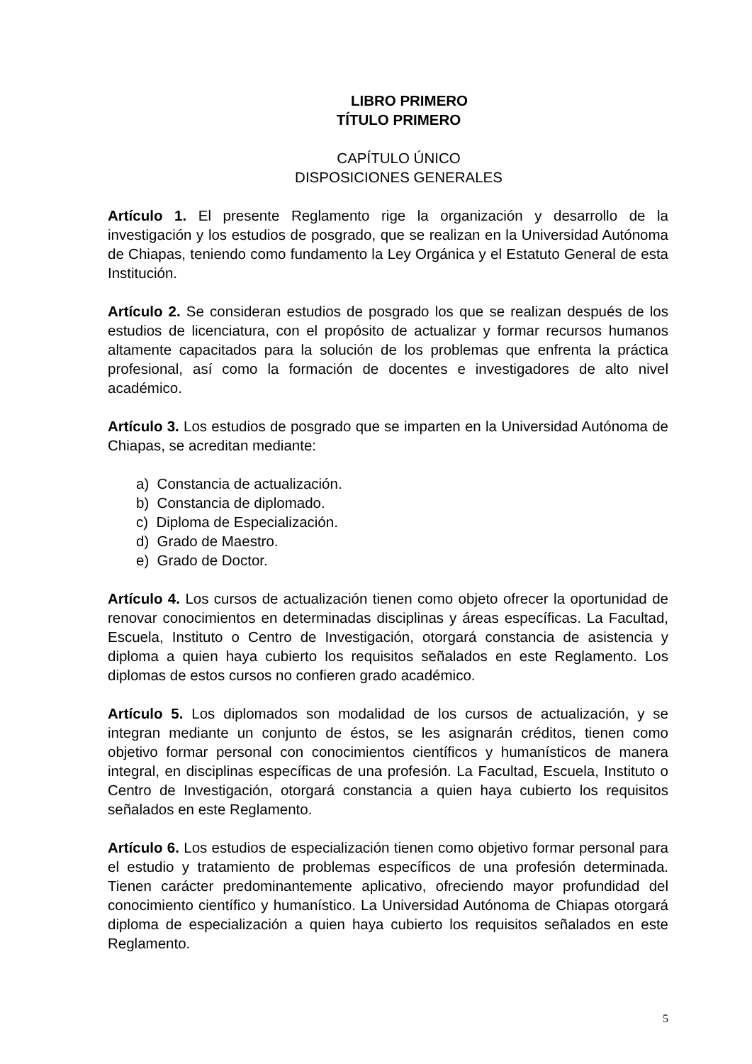LIBRO PRIMERO
TÍTULO PRIMERO
CAPÍTULO ÚNICO
DISPOSICIONES GENERALES
Artículo 1. El presente Reglamento rige la organización y desarrollo de la investigación y los estudios de posgrado, que se realizan en la Universidad Autónoma de Chiapas, teniendo como fundamento la Ley Orgánica y el Estatuto General de esta Institución.
Artículo 2. Se consideran estudios de posgrado los que se realizan después de los estudios de licenciatura, con el propósito de actualizar y formar recursos humanos altamente capacitados para la solución de los problemas que enfrenta la práctica profesional, así como la formación de docentes e investigadores de alto nivel académico.
Artículo 3. Los estudios de posgrado que se imparten en la Universidad Autónoma de Chiapas, se acreditan mediante:
a) Constancia de actualización.
b) Constancia de diplomado.
c) Diploma de Especialización.
d) Grado de Maestro.
e) Grado de Doctor.
Artículo 4. Los cursos de actualización tienen como objeto ofrecer la oportunidad de renovar conocimientos en determinadas disciplinas y áreas específicas. La Facultad, Escuela, Instituto o Centro de Investigación, otorgará constancia de asistencia y diploma a quien haya cubierto los requisitos señalados en este Reglamento. Los diplomas de estos cursos no confieren grado académico.
Artículo 5. Los diplomados son modalidad de los cursos de actualización, y se integran mediante un conjunto de éstos, se les asignarán créditos, tienen como objetivo formar personal con conocimientos científicos y humanísticos de manera integral, en disciplinas específicas de una profesión. La Facultad, Escuela, Instituto o Centro de Investigación, otorgará constancia a quien haya cubierto los requisitos señalados en este Reglamento.
Artículo 6. Los estudios de especialización tienen como objetivo formar personal para el estudio y tratamiento de problemas específicos de una profesión determinada. Tienen carácter predominantemente aplicativo, ofreciendo mayor profundidad del conocimiento científico y humanístico. La Universidad Autónoma de Chiapas otorgará diploma de especialización a quien haya cubierto los requisitos señalados en este Reglamento.
5